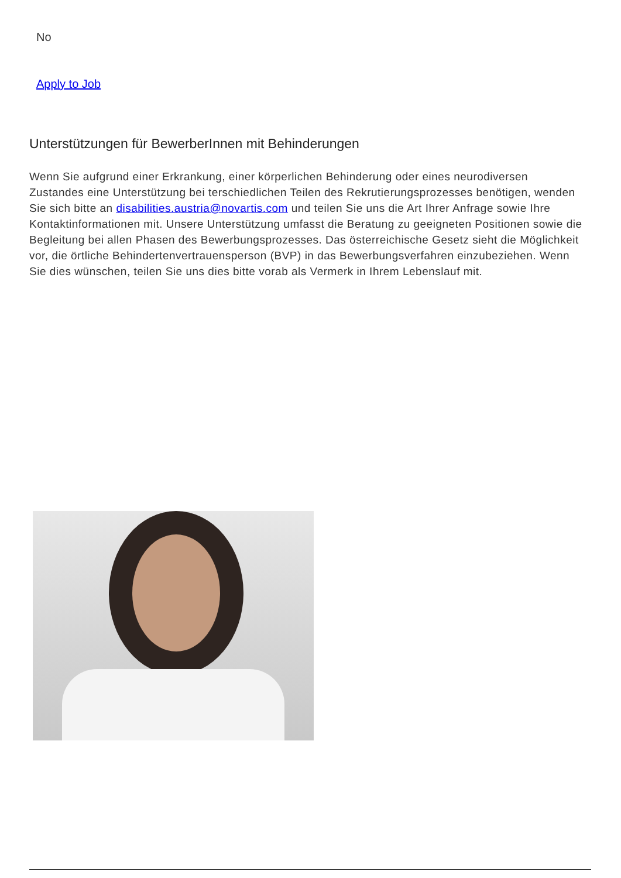No
Apply to Job
Unterstützungen für BewerberInnen mit Behinderungen
Wenn Sie aufgrund einer Erkrankung, einer körperlichen Behinderung oder eines neurodiversen Zustandes eine Unterstützung bei terschiedlichen Teilen des Rekrutierungsprozesses benötigen, wenden Sie sich bitte an disabilities.austria@novartis.com und teilen Sie uns die Art Ihrer Anfrage sowie Ihre Kontaktinformationen mit. Unsere Unterstützung umfasst die Beratung zu geeigneten Positionen sowie die Begleitung bei allen Phasen des Bewerbungsprozesses. Das österreichische Gesetz sieht die Möglichkeit vor, die örtliche Behindertenvertrauensperson (BVP) in das Bewerbungsverfahren einzubeziehen. Wenn Sie dies wünschen, teilen Sie uns dies bitte vorab als Vermerk in Ihrem Lebenslauf mit.